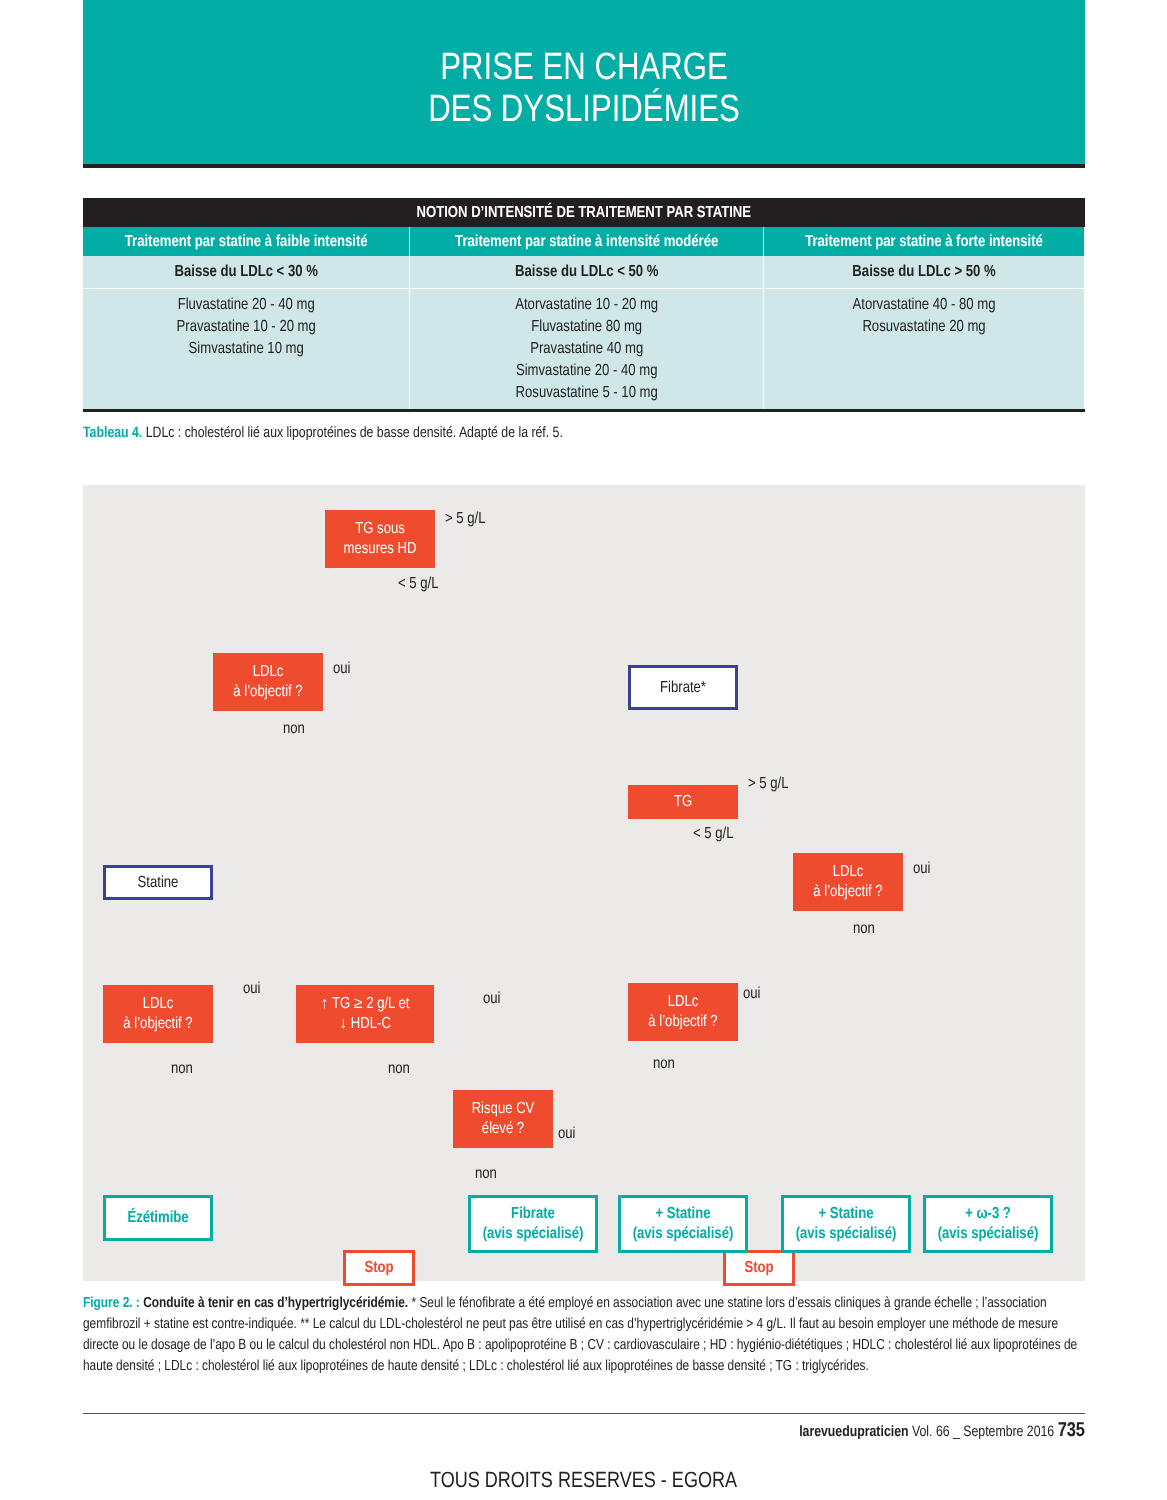PRISE EN CHARGE
DES DYSLIPIDÉMIES
| NOTION D’INTENSITÉ DE TRAITEMENT PAR STATINE | | |
| --- | --- | --- |
| Traitement par statine à faible intensité | Traitement par statine à intensité modérée | Traitement par statine à forte intensité |
| Baisse du LDLc < 30 % | Baisse du LDLc < 50 % | Baisse du LDLc > 50 % |
| Fluvastatine 20 - 40 mg Pravastatine 10 - 20 mg Simvastatine 10 mg | Atorvastatine 10 - 20 mg Fluvastatine 80 mg Pravastatine 40 mg Simvastatine 20 - 40 mg Rosuvastatine 5 - 10 mg | Atorvastatine 40 - 80 mg Rosuvastatine 20 mg |
Tableau 4. LDLc : cholestérol lié aux lipoprotéines de basse densité. Adapté de la réf. 5.
TG sous
mesures HD
> 5 g/L
< 5 g/L
LDLc
à l’objectif ?
oui
non
Fibrate*
TG
> 5 g/L
< 5 g/L
LDLc
à l’objectif ?
oui
non
Statine
LDLc
à l’objectif ?
oui
non
↑ TG ≥ 2 g/L et
↓ HDL-C
oui
non
LDLc
à l’objectif ?
oui
non
Risque CV
élevé ?
oui
non
Stop Stop
Ézétimibe
Fibrate
(avis spécialisé)
+ Statine
(avis spécialisé)
+ Statine
(avis spécialisé)
+ ω-3 ?
(avis spécialisé)
Figure 2. : Conduite à tenir en cas d’hypertriglycéridémie. * Seul le fénofibrate a été employé en association avec une statine lors d’essais cliniques à grande échelle ; l’association gemfibrozil + statine est contre-indiquée. ** Le calcul du LDL-cholestérol ne peut pas être utilisé en cas d’hypertriglycéridémie > 4 g/L. Il faut au besoin employer une méthode de mesure directe ou le dosage de l’apo B ou le calcul du cholestérol non HDL. Apo B : apolipoprotéine B ; CV : cardiovasculaire ; HD : hygiénio-diététiques ; HDLC : cholestérol lié aux lipoprotéines de haute densité ; LDLc : cholestérol lié aux lipoprotéines de haute densité ; LDLc : cholestérol lié aux lipoprotéines de basse densité ; TG : triglycérides.
larevuedupraticien Vol. 66 _ Septembre 2016 735
TOUS DROITS RESERVES - EGORA